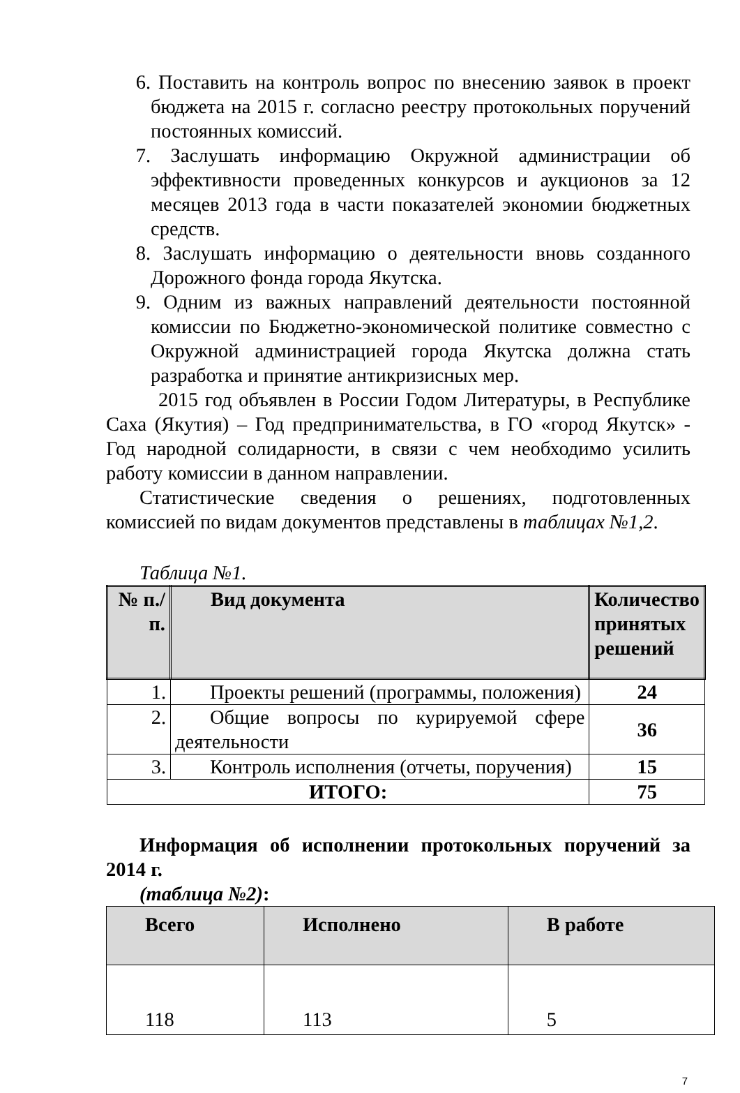6. Поставить на контроль вопрос по внесению заявок в проект бюджета на 2015 г. согласно реестру протокольных поручений постоянных комиссий.
7. Заслушать информацию Окружной администрации об эффективности проведенных конкурсов и аукционов за 12 месяцев 2013 года в части показателей экономии бюджетных средств.
8. Заслушать информацию о деятельности вновь созданного Дорожного фонда города Якутска.
9. Одним из важных направлений деятельности постоянной комиссии по Бюджетно-экономической политике совместно с Окружной администрацией города Якутска должна стать разработка и принятие антикризисных мер.
2015 год объявлен в России Годом Литературы, в Республике Саха (Якутия) – Год предпринимательства, в ГО «город Якутск» - Год народной солидарности, в связи с чем необходимо усилить работу комиссии в данном направлении.
Статистические сведения о решениях, подготовленных комиссией по видам документов представлены в таблицах №1,2.
Таблица №1.
| № п./п. | Вид документа | Количество принятых решений |
| --- | --- | --- |
| 1. | Проекты решений (программы, положения) | 24 |
| 2. | Общие вопросы по курируемой сфере деятельности | 36 |
| 3. | Контроль исполнения (отчеты, поручения) | 15 |
| ИТОГО: | | 75 |
Информация об исполнении протокольных поручений за 2014 г.
(таблица №2):
| Всего | Исполнено | В работе |
| --- | --- | --- |
| 118 | 113 | 5 |
7